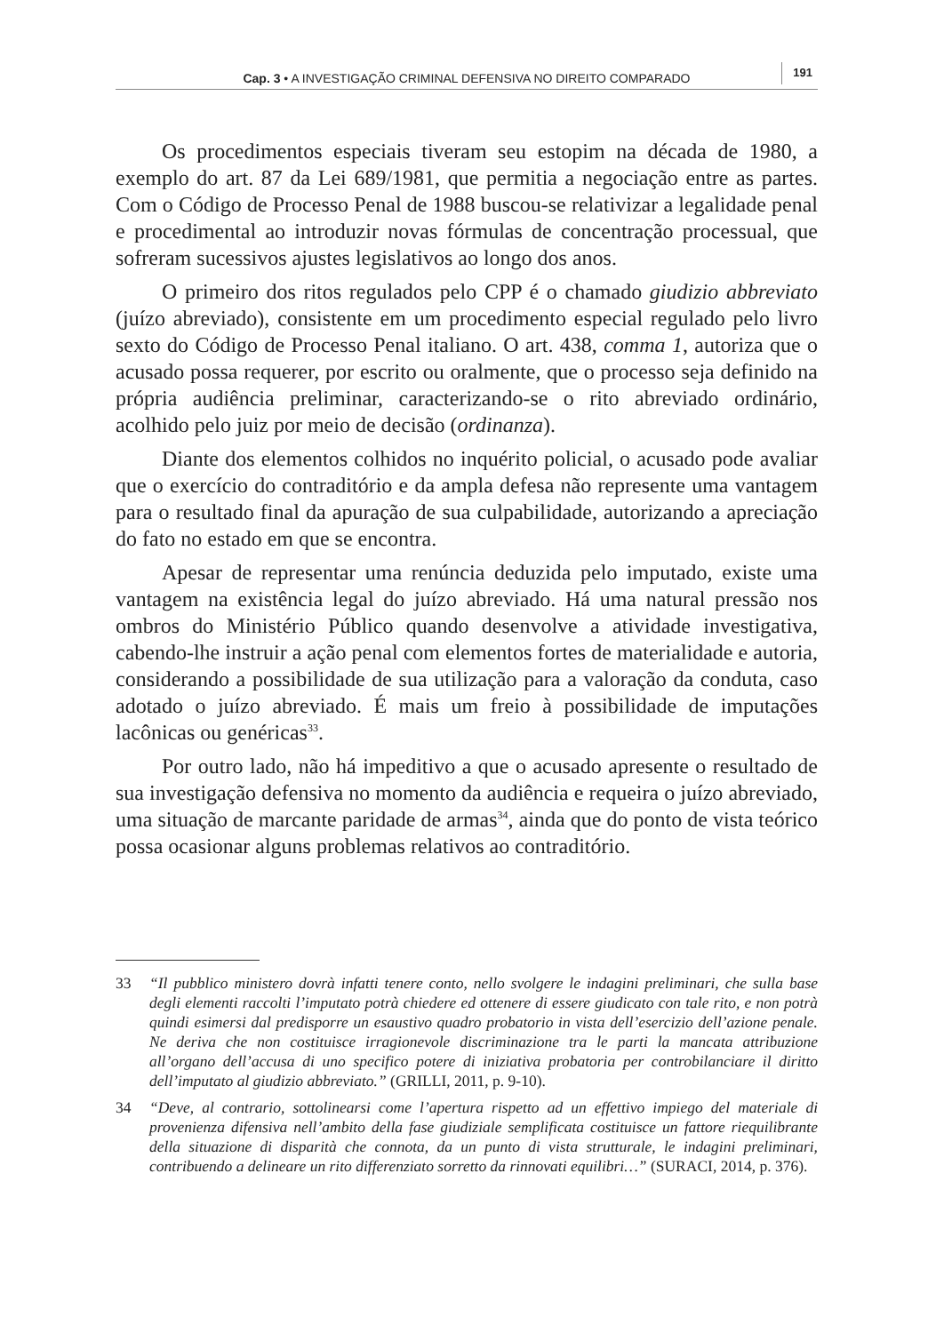Cap. 3 • A INVESTIGAÇÃO CRIMINAL DEFENSIVA NO DIREITO COMPARADO 191
Os procedimentos especiais tiveram seu estopim na década de 1980, a exemplo do art. 87 da Lei 689/1981, que permitia a negociação entre as partes. Com o Código de Processo Penal de 1988 buscou-se relativizar a legalidade penal e procedimental ao introduzir novas fórmulas de concentração processual, que sofreram sucessivos ajustes legislativos ao longo dos anos.
O primeiro dos ritos regulados pelo CPP é o chamado giudizio abbreviato (juízo abreviado), consistente em um procedimento especial regulado pelo livro sexto do Código de Processo Penal italiano. O art. 438, comma 1, autoriza que o acusado possa requerer, por escrito ou oralmente, que o processo seja definido na própria audiência preliminar, caracterizando-se o rito abreviado ordinário, acolhido pelo juiz por meio de decisão (ordinanza).
Diante dos elementos colhidos no inquérito policial, o acusado pode avaliar que o exercício do contraditório e da ampla defesa não represente uma vantagem para o resultado final da apuração de sua culpabilidade, autorizando a apreciação do fato no estado em que se encontra.
Apesar de representar uma renúncia deduzida pelo imputado, existe uma vantagem na existência legal do juízo abreviado. Há uma natural pressão nos ombros do Ministério Público quando desenvolve a atividade investigativa, cabendo-lhe instruir a ação penal com elementos fortes de materialidade e autoria, considerando a possibilidade de sua utilização para a valoração da conduta, caso adotado o juízo abreviado. É mais um freio à possibilidade de imputações lacônicas ou genéricas<sup>33</sup>.
Por outro lado, não há impeditivo a que o acusado apresente o resultado de sua investigação defensiva no momento da audiência e requeira o juízo abreviado, uma situação de marcante paridade de armas<sup>34</sup>, ainda que do ponto de vista teórico possa ocasionar alguns problemas relativos ao contraditório.
33 “Il pubblico ministero dovrà infatti tenere conto, nello svolgere le indagini preliminari, che sulla base degli elementi raccolti l’imputato potrà chiedere ed ottenere di essere giudicato con tale rito, e non potrà quindi esimersi dal predisporre un esaustivo quadro probatorio in vista dell’esercizio dell’azione penale. Ne deriva che non costituisce irragionevole discriminazione tra le parti la mancata attribuzione all’organo dell’accusa di uno specifico potere di iniziativa probatoria per controbilanciare il diritto dell’imputato al giudizio abbreviato.” (GRILLI, 2011, p. 9-10).
34 “Deve, al contrario, sottolinearsi come l’apertura rispetto ad un effettivo impiego del materiale di provenienza difensiva nell’ambito della fase giudiziale semplificata costituisce un fattore riequilibrante della situazione di disparità che connota, da un punto di vista strutturale, le indagini preliminari, contribuendo a delineare un rito differenziato sorretto da rinnovati equilibri…” (SURACI, 2014, p. 376).